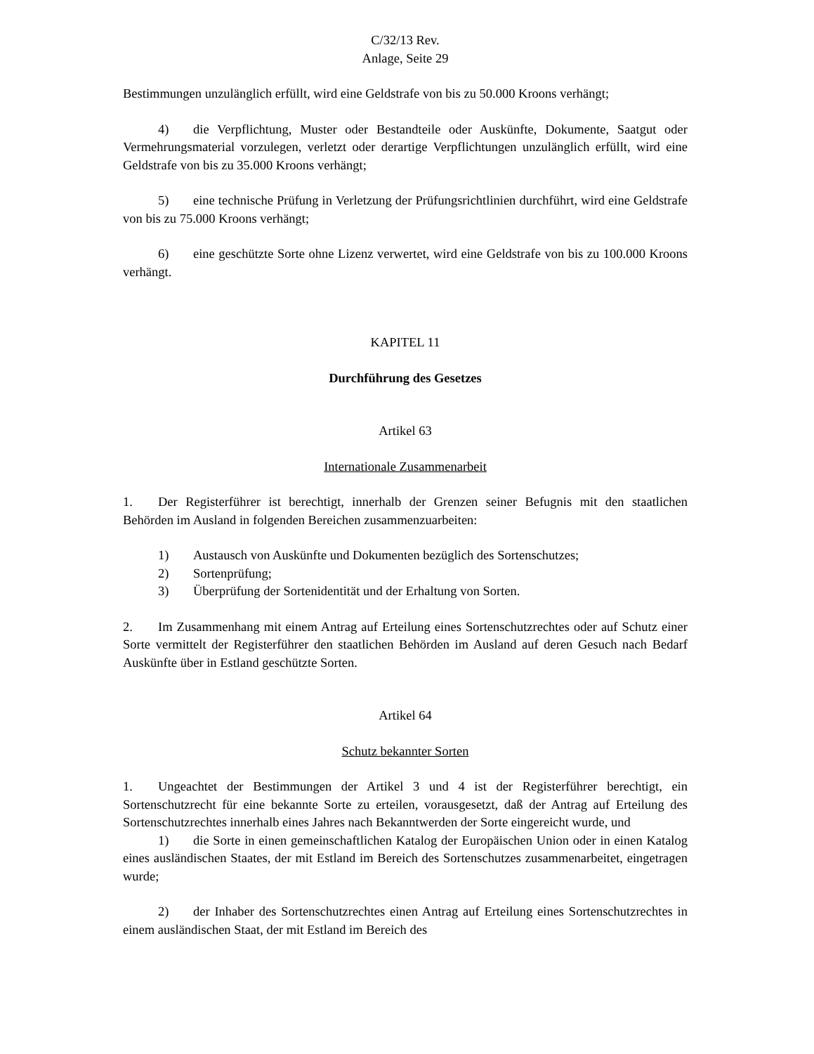C/32/13 Rev.
Anlage, Seite 29
Bestimmungen unzulänglich erfüllt, wird eine Geldstrafe von bis zu 50.000 Kroons verhängt;
4) die Verpflichtung, Muster oder Bestandteile oder Auskünfte, Dokumente, Saatgut oder Vermehrungsmaterial vorzulegen, verletzt oder derartige Verpflichtungen unzulänglich erfüllt, wird eine Geldstrafe von bis zu 35.000 Kroons verhängt;
5) eine technische Prüfung in Verletzung der Prüfungsrichtlinien durchführt, wird eine Geldstrafe von bis zu 75.000 Kroons verhängt;
6) eine geschützte Sorte ohne Lizenz verwertet, wird eine Geldstrafe von bis zu 100.000 Kroons verhängt.
KAPITEL 11
Durchführung des Gesetzes
Artikel 63
Internationale Zusammenarbeit
1. Der Registerführer ist berechtigt, innerhalb der Grenzen seiner Befugnis mit den staatlichen Behörden im Ausland in folgenden Bereichen zusammenzuarbeiten:
1) Austausch von Auskünfte und Dokumenten bezüglich des Sortenschutzes;
2) Sortenprüfung;
3) Überprüfung der Sortenidentität und der Erhaltung von Sorten.
2. Im Zusammenhang mit einem Antrag auf Erteilung eines Sortenschutzrechtes oder auf Schutz einer Sorte vermittelt der Registerführer den staatlichen Behörden im Ausland auf deren Gesuch nach Bedarf Auskünfte über in Estland geschützte Sorten.
Artikel 64
Schutz bekannter Sorten
1. Ungeachtet der Bestimmungen der Artikel 3 und 4 ist der Registerführer berechtigt, ein Sortenschutzrecht für eine bekannte Sorte zu erteilen, vorausgesetzt, daß der Antrag auf Erteilung des Sortenschutzrechtes innerhalb eines Jahres nach Bekanntwerden der Sorte eingereicht wurde, und
1) die Sorte in einen gemeinschaftlichen Katalog der Europäischen Union oder in einen Katalog eines ausländischen Staates, der mit Estland im Bereich des Sortenschutzes zusammenarbeitet, eingetragen wurde;
2) der Inhaber des Sortenschutzrechtes einen Antrag auf Erteilung eines Sortenschutzrechtes in einem ausländischen Staat, der mit Estland im Bereich des